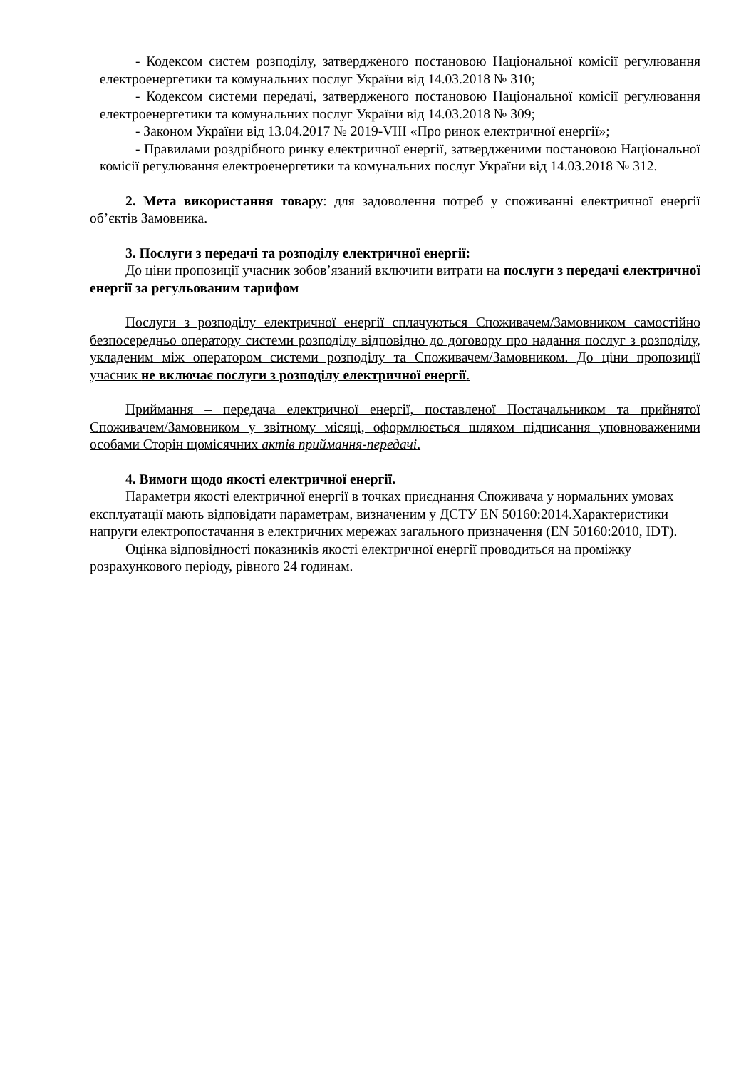- Кодексом систем розподілу, затвердженого постановою Національної комісії регулювання електроенергетики та комунальних послуг України від 14.03.2018 № 310;
- Кодексом системи передачі, затвердженого постановою Національної комісії регулювання електроенергетики та комунальних послуг України від 14.03.2018 № 309;
- Законом України від 13.04.2017 № 2019-VIII «Про ринок електричної енергії»;
- Правилами роздрібного ринку електричної енергії, затвердженими постановою Національної комісії регулювання електроенергетики та комунальних послуг України від 14.03.2018 № 312.
2. Мета використання товару: для задоволення потреб у споживанні електричної енергії об’єктів Замовника.
3. Послуги з передачі та розподілу електричної енергії:
До ціни пропозиції учасник зобов’язаний включити витрати на послуги з передачі електричної енергії за регульованим тарифом
Послуги з розподілу електричної енергії сплачуються Споживачем/Замовником самостійно безпосередньо оператору системи розподілу відповідно до договору про надання послуг з розподілу, укладеним між оператором системи розподілу та Споживачем/Замовником. До ціни пропозиції учасник не включає послуги з розподілу електричної енергії.
Приймання – передача електричної енергії, поставленої Постачальником та прийнятої Споживачем/Замовником у звітному місяці, оформлюється шляхом підписання уповноваженими особами Сторін щомісячних актів приймання-передачі.
4. Вимоги щодо якості електричної енергії.
Параметри якості електричної енергії в точках приєднання Споживача у нормальних умовах експлуатації мають відповідати параметрам, визначеним у ДСТУ EN 50160:2014.Характеристики напруги електропостачання в електричних мережах загального призначення (EN 50160:2010, IDT).
Оцінка відповідності показників якості електричної енергії проводиться на проміжку розрахункового періоду, рівного 24 годинам.